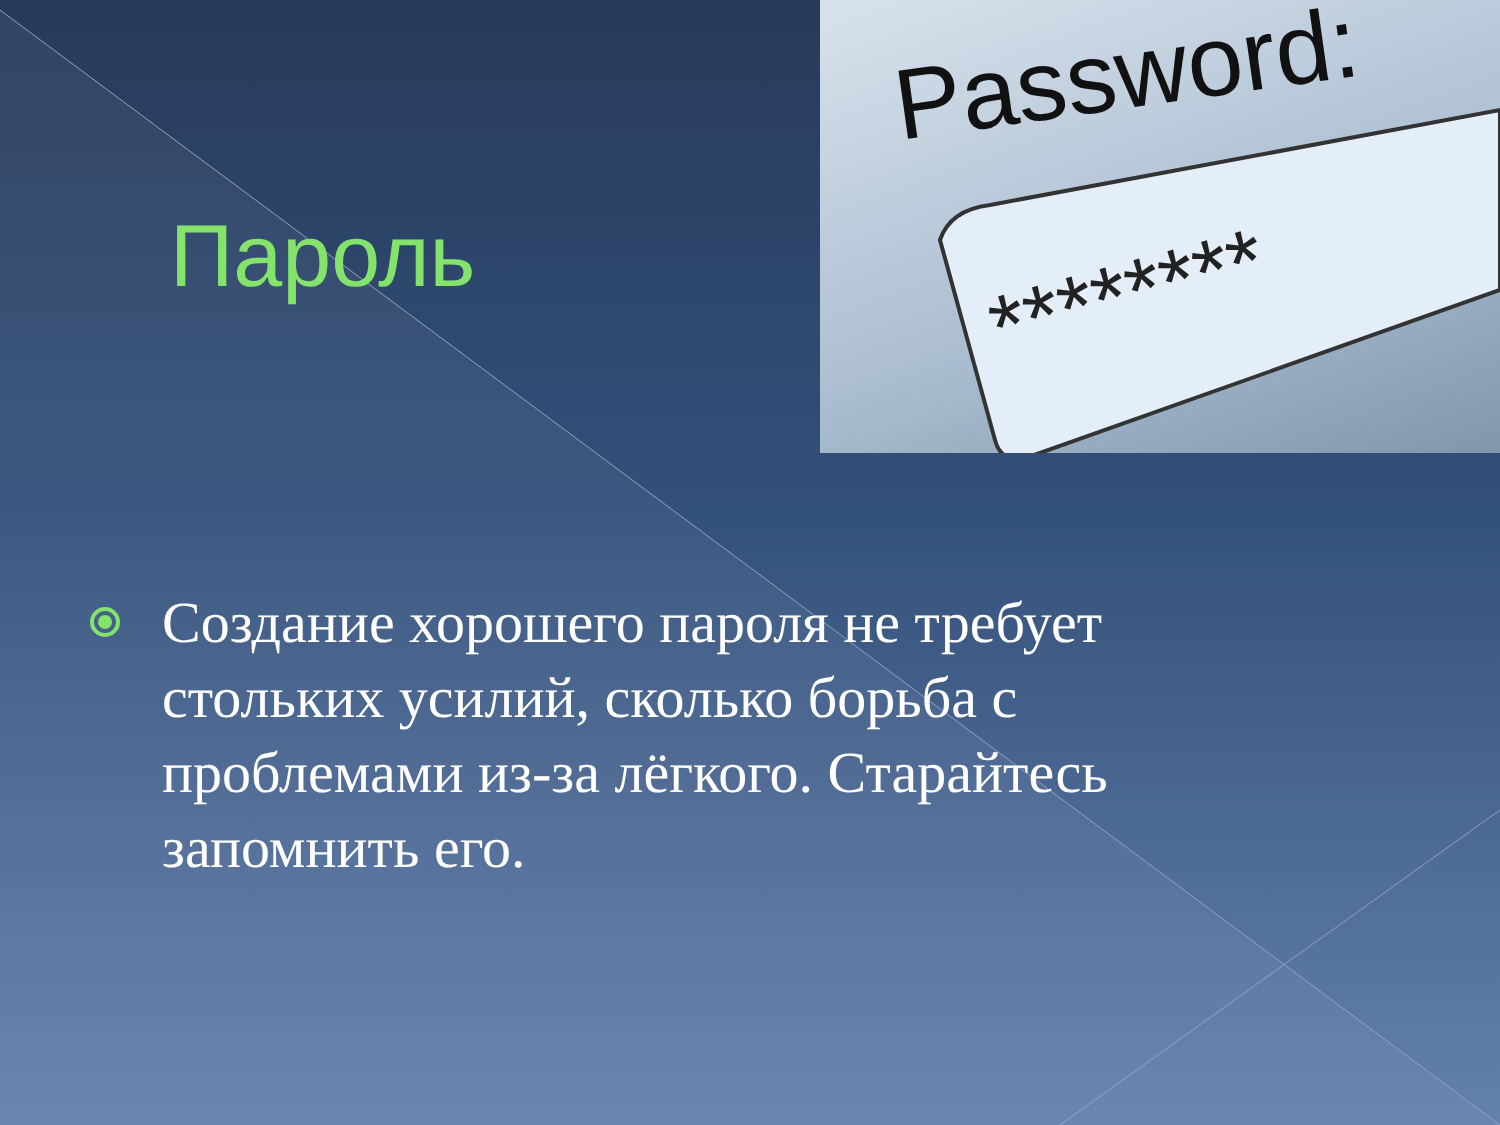Password:
********
Пароль
Создание хорошего пароля не требует стольких усилий, сколько борьба с проблемами из-за лёгкого. Старайтесь запомнить его.